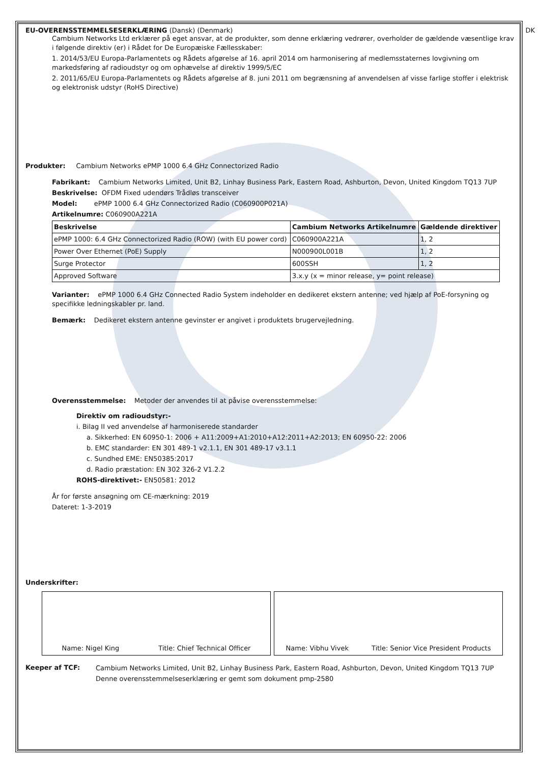EU-OVERENSSTEMMELSESERKLÆRING (Dansk) (Denmark) DK
Cambium Networks Ltd erklærer på eget ansvar, at de produkter, som denne erklæring vedrører, overholder de gældende væsentlige krav i følgende direktiv (er) i Rådet for De Europæiske Fællesskaber:
1. 2014/53/EU Europa-Parlamentets og Rådets afgørelse af 16. april 2014 om harmonisering af medlemsstaternes lovgivning om markedsføring af radioudstyr og om ophævelse af direktiv 1999/5/EC
2. 2011/65/EU Europa-Parlamentets og Rådets afgørelse af 8. juni 2011 om begrænsning af anvendelsen af visse farlige stoffer i elektrisk og elektronisk udstyr (RoHS Directive)
Produkter: Cambium Networks ePMP 1000 6.4 GHz Connectorized Radio
Fabrikant: Cambium Networks Limited, Unit B2, Linhay Business Park, Eastern Road, Ashburton, Devon, United Kingdom TQ13 7UP
Beskrivelse: OFDM Fixed udendørs Trådløs transceiver
Model: ePMP 1000 6.4 GHz Connectorized Radio (C060900P021A)
Artikelnumre: C060900A221A
| Beskrivelse | Cambium Networks Artikelnumre | Gældende direktiver |
| --- | --- | --- |
| ePMP 1000: 6.4 GHz Connectorized Radio (ROW) (with EU power cord) | C060900A221A | 1, 2 |
| Power Over Ethernet (PoE) Supply | N000900L001B | 1, 2 |
| Surge Protector | 600SSH | 1, 2 |
| Approved Software | 3.x.y (x = minor release, y= point release) | |
Varianter: ePMP 1000 6.4 GHz Connected Radio System indeholder en dedikeret ekstern antenne; ved hjælp af PoE-forsyning og specifikke ledningskabler pr. land.
Bemærk: Dedikeret ekstern antenne gevinster er angivet i produktets brugervejledning.
Overensstemmelse: Metoder der anvendes til at påvise overensstemmelse:
Direktiv om radioudstyr:-
i. Bilag II ved anvendelse af harmoniserede standarder
a. Sikkerhed: EN 60950-1: 2006 + A11:2009+A1:2010+A12:2011+A2:2013; EN 60950-22: 2006
b. EMC standarder: EN 301 489-1 v2.1.1, EN 301 489-17 v3.1.1
c. Sundhed EME: EN50385:2017
d. Radio præstation: EN 302 326-2 V1.2.2
ROHS-direktivet:- EN50581: 2012
År for første ansøgning om CE-mærkning: 2019
Dateret: 1-3-2019
Underskrifter:
Name: Nigel King Title: Chief Technical Officer
Name: Vibhu Vivek Title: Senior Vice President Products
Keeper af TCF:
Cambium Networks Limited, Unit B2, Linhay Business Park, Eastern Road, Ashburton, Devon, United Kingdom TQ13 7UP
Denne overensstemmelseserklæring er gemt som dokument pmp-2580